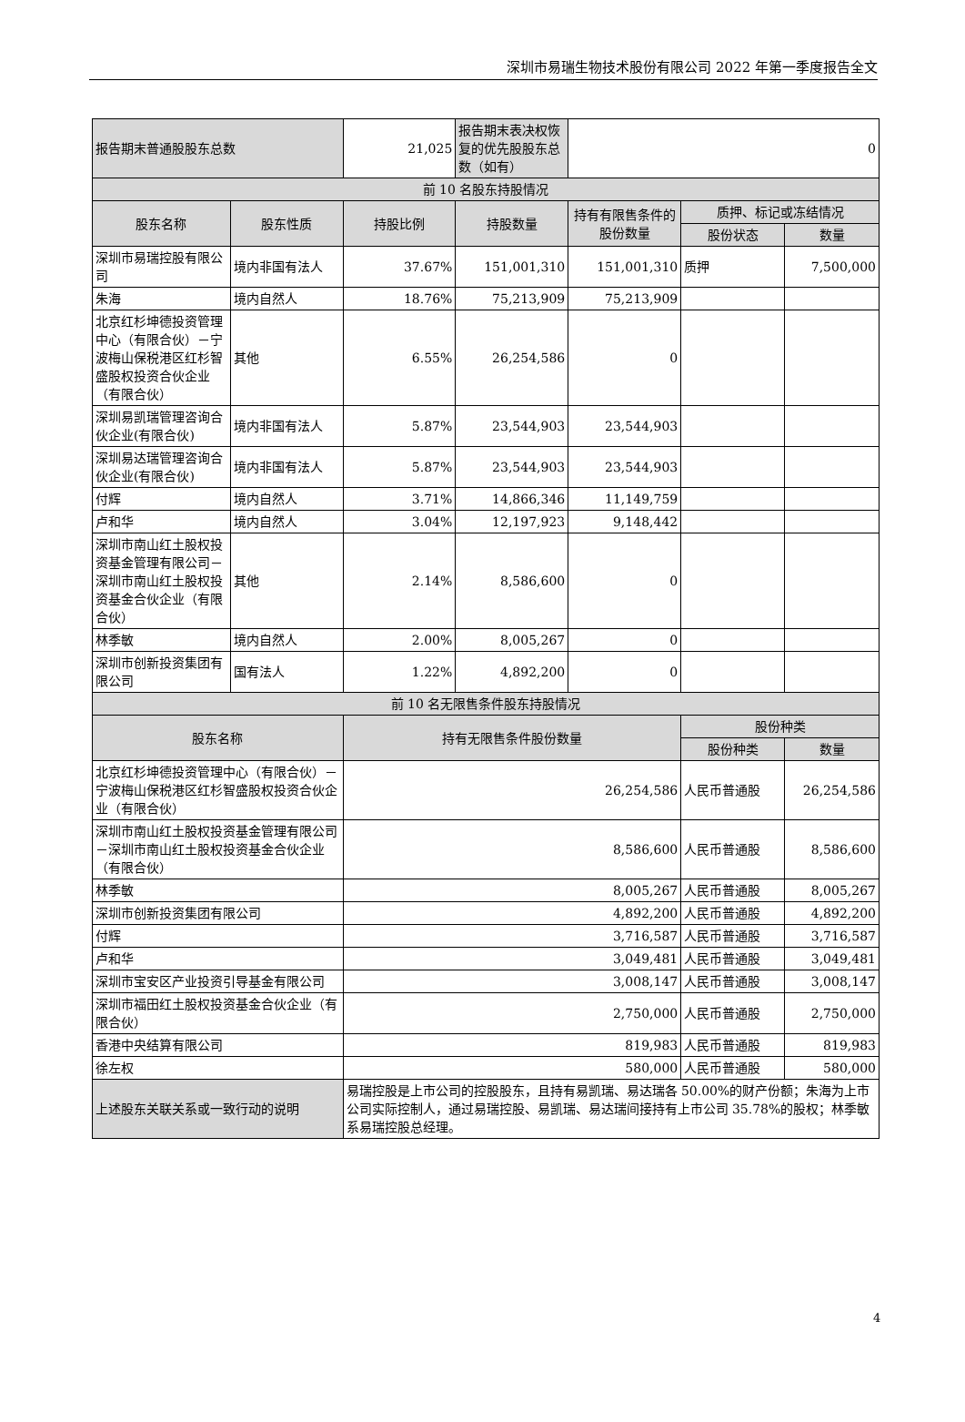深圳市易瑞生物技术股份有限公司 2022 年第一季度报告全文
| 报告期末普通股股东总数 | | 21,025 | 报告期末表决权恢复的优先股股东总数（如有） | 0 | | |
| 前 10 名股东持股情况 | | | | | | |
| 股东名称 | 股东性质 | 持股比例 | 持股数量 | 持有有限售条件的股份数量 | 质押、标记或冻结情况 | |
| | | | | | 股份状态 | 数量 |
| 深圳市易瑞控股有限公司 | 境内非国有法人 | 37.67% | 151,001,310 | 151,001,310 | 质押 | 7,500,000 |
| 朱海 | 境内自然人 | 18.76% | 75,213,909 | 75,213,909 | | |
| 北京红杉坤德投资管理中心（有限合伙）－宁波梅山保税港区红杉智盛股权投资合伙企业（有限合伙） | 其他 | 6.55% | 26,254,586 | 0 | | |
| 深圳易凯瑞管理咨询合伙企业(有限合伙) | 境内非国有法人 | 5.87% | 23,544,903 | 23,544,903 | | |
| 深圳易达瑞管理咨询合伙企业(有限合伙) | 境内非国有法人 | 5.87% | 23,544,903 | 23,544,903 | | |
| 付辉 | 境内自然人 | 3.71% | 14,866,346 | 11,149,759 | | |
| 卢和华 | 境内自然人 | 3.04% | 12,197,923 | 9,148,442 | | |
| 深圳市南山红土股权投资基金管理有限公司－深圳市南山红土股权投资基金合伙企业（有限合伙） | 其他 | 2.14% | 8,586,600 | 0 | | |
| 林季敏 | 境内自然人 | 2.00% | 8,005,267 | 0 | | |
| 深圳市创新投资集团有限公司 | 国有法人 | 1.22% | 4,892,200 | 0 | | |
| 前 10 名无限售条件股东持股情况 | | | | | | |
| 股东名称 | | 持有无限售条件股份数量 | | | 股份种类 | |
| | | | | | 股份种类 | 数量 |
| 北京红杉坤德投资管理中心（有限合伙）－宁波梅山保税港区红杉智盛股权投资合伙企业（有限合伙） | | 26,254,586 | | | 人民币普通股 | 26,254,586 |
| 深圳市南山红土股权投资基金管理有限公司－深圳市南山红土股权投资基金合伙企业（有限合伙） | | 8,586,600 | | | 人民币普通股 | 8,586,600 |
| 林季敏 | | 8,005,267 | | | 人民币普通股 | 8,005,267 |
| 深圳市创新投资集团有限公司 | | 4,892,200 | | | 人民币普通股 | 4,892,200 |
| 付辉 | | 3,716,587 | | | 人民币普通股 | 3,716,587 |
| 卢和华 | | 3,049,481 | | | 人民币普通股 | 3,049,481 |
| 深圳市宝安区产业投资引导基金有限公司 | | 3,008,147 | | | 人民币普通股 | 3,008,147 |
| 深圳市福田红土股权投资基金合伙企业（有限合伙） | | 2,750,000 | | | 人民币普通股 | 2,750,000 |
| 香港中央结算有限公司 | | 819,983 | | | 人民币普通股 | 819,983 |
| 徐左权 | | 580,000 | | | 人民币普通股 | 580,000 |
| 上述股东关联关系或一致行动的说明 | | 易瑞控股是上市公司的控股股东，且持有易凯瑞、易达瑞各 50.00%的财产份额；朱海为上市公司实际控制人，通过易瑞控股、易凯瑞、易达瑞间接持有上市公司 35.78%的股权；林季敏系易瑞控股总经理。 | | | | |
4